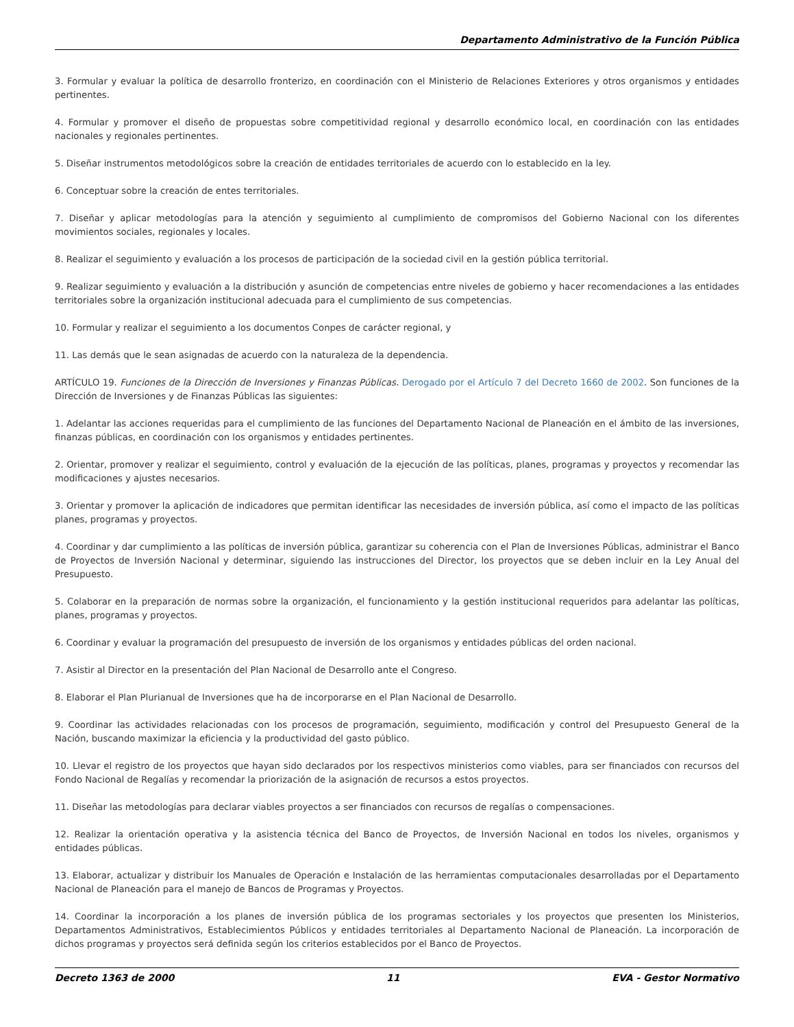Departamento Administrativo de la Función Pública
3. Formular y evaluar la política de desarrollo fronterizo, en coordinación con el Ministerio de Relaciones Exteriores y otros organismos y entidades pertinentes.
4. Formular y promover el diseño de propuestas sobre competitividad regional y desarrollo económico local, en coordinación con las entidades nacionales y regionales pertinentes.
5. Diseñar instrumentos metodológicos sobre la creación de entidades territoriales de acuerdo con lo establecido en la ley.
6. Conceptuar sobre la creación de entes territoriales.
7. Diseñar y aplicar metodologías para la atención y seguimiento al cumplimiento de compromisos del Gobierno Nacional con los diferentes movimientos sociales, regionales y locales.
8. Realizar el seguimiento y evaluación a los procesos de participación de la sociedad civil en la gestión pública territorial.
9. Realizar seguimiento y evaluación a la distribución y asunción de competencias entre niveles de gobierno y hacer recomendaciones a las entidades territoriales sobre la organización institucional adecuada para el cumplimiento de sus competencias.
10. Formular y realizar el seguimiento a los documentos Conpes de carácter regional, y
11. Las demás que le sean asignadas de acuerdo con la naturaleza de la dependencia.
ARTÍCULO 19. Funciones de la Dirección de Inversiones y Finanzas Públicas. Derogado por el Artículo 7 del Decreto 1660 de 2002. Son funciones de la Dirección de Inversiones y de Finanzas Públicas las siguientes:
1. Adelantar las acciones requeridas para el cumplimiento de las funciones del Departamento Nacional de Planeación en el ámbito de las inversiones, finanzas públicas, en coordinación con los organismos y entidades pertinentes.
2. Orientar, promover y realizar el seguimiento, control y evaluación de la ejecución de las políticas, planes, programas y proyectos y recomendar las modificaciones y ajustes necesarios.
3. Orientar y promover la aplicación de indicadores que permitan identificar las necesidades de inversión pública, así como el impacto de las políticas planes, programas y proyectos.
4. Coordinar y dar cumplimiento a las políticas de inversión pública, garantizar su coherencia con el Plan de Inversiones Públicas, administrar el Banco de Proyectos de Inversión Nacional y determinar, siguiendo las instrucciones del Director, los proyectos que se deben incluir en la Ley Anual del Presupuesto.
5. Colaborar en la preparación de normas sobre la organización, el funcionamiento y la gestión institucional requeridos para adelantar las políticas, planes, programas y proyectos.
6. Coordinar y evaluar la programación del presupuesto de inversión de los organismos y entidades públicas del orden nacional.
7. Asistir al Director en la presentación del Plan Nacional de Desarrollo ante el Congreso.
8. Elaborar el Plan Plurianual de Inversiones que ha de incorporarse en el Plan Nacional de Desarrollo.
9. Coordinar las actividades relacionadas con los procesos de programación, seguimiento, modificación y control del Presupuesto General de la Nación, buscando maximizar la eficiencia y la productividad del gasto público.
10. Llevar el registro de los proyectos que hayan sido declarados por los respectivos ministerios como viables, para ser financiados con recursos del Fondo Nacional de Regalías y recomendar la priorización de la asignación de recursos a estos proyectos.
11. Diseñar las metodologías para declarar viables proyectos a ser financiados con recursos de regalías o compensaciones.
12. Realizar la orientación operativa y la asistencia técnica del Banco de Proyectos, de Inversión Nacional en todos los niveles, organismos y entidades públicas.
13. Elaborar, actualizar y distribuir los Manuales de Operación e Instalación de las herramientas computacionales desarrolladas por el Departamento Nacional de Planeación para el manejo de Bancos de Programas y Proyectos.
14. Coordinar la incorporación a los planes de inversión pública de los programas sectoriales y los proyectos que presenten los Ministerios, Departamentos Administrativos, Establecimientos Públicos y entidades territoriales al Departamento Nacional de Planeación. La incorporación de dichos programas y proyectos será definida según los criterios establecidos por el Banco de Proyectos.
Decreto 1363 de 2000 11 EVA - Gestor Normativo